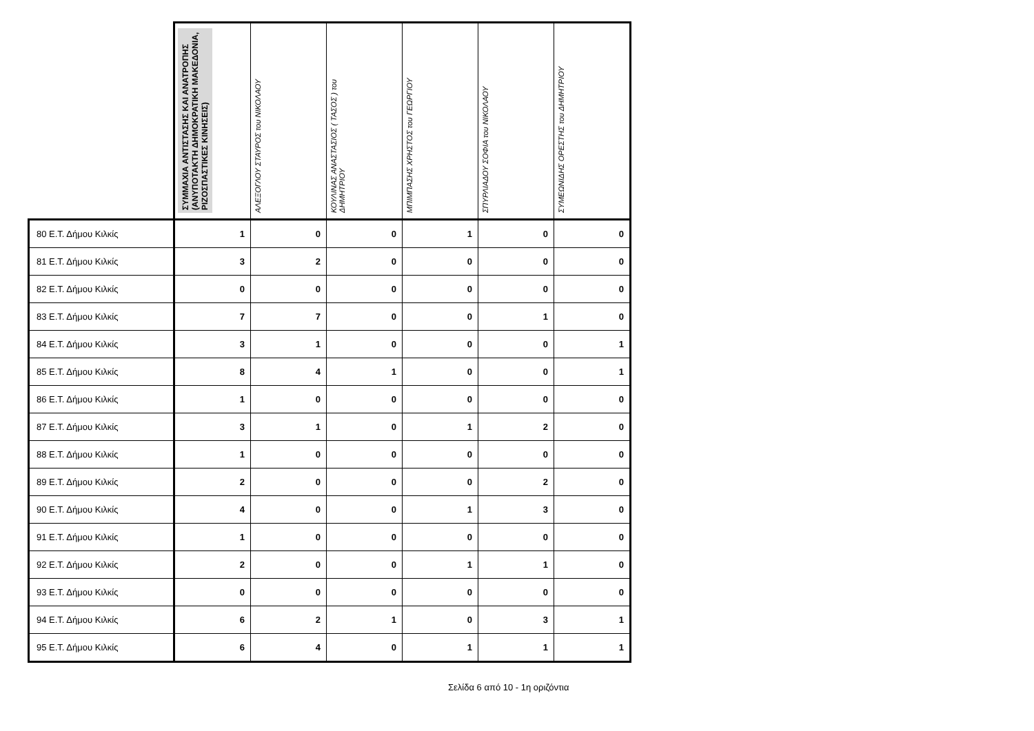| | ΣΥΜΜΑΧΙΑ ΑΝΤΙΣΤΑΣΗΣ ΚΑΙ ΑΝΑΤΡΟΠΗΣ (ΑΝΥΠΟΤΑΚΤΗ ΔΗΜΟΚΡΑΤΙΚΗ ΜΑΚΕΔΟΝΙΑ, ΡΙΖΟΣΠΑΣΤΙΚΕΣ ΚΙΝΗΣΕΙΣ) | ΑΛΕΞΟΓΛΟΥ ΣΤΑΥΡΟΣ του ΝΙΚΟΛΑΟΥ | ΚΟΥΛΙΝΑΣ ΑΝΑΣΤΑΣΙΟΣ ( ΤΑΣΟΣ ) του ΔΗΜΗΤΡΙΟΥ | ΜΠΙΜΠΑΣΗΣ ΧΡΗΣΤΟΣ του ΓΕΩΡΓΙΟΥ | ΣΠΥΡΛΙΑΔΟΥ ΣΟΦΙΑ του ΝΙΚΟΛΑΟΥ | ΣΥΜΕΩΝΙΔΗΣ ΟΡΕΣΤΗΣ του ΔΗΜΗΤΡΙΟΥ |
| --- | --- | --- | --- | --- | --- | --- |
| 80 Ε.Τ. Δήμου Κιλκίς | 1 | 0 | 0 | 1 | 0 | 0 |
| 81 Ε.Τ. Δήμου Κιλκίς | 3 | 2 | 0 | 0 | 0 | 0 |
| 82 Ε.Τ. Δήμου Κιλκίς | 0 | 0 | 0 | 0 | 0 | 0 |
| 83 Ε.Τ. Δήμου Κιλκίς | 7 | 7 | 0 | 0 | 1 | 0 |
| 84 Ε.Τ. Δήμου Κιλκίς | 3 | 1 | 0 | 0 | 0 | 1 |
| 85 Ε.Τ. Δήμου Κιλκίς | 8 | 4 | 1 | 0 | 0 | 1 |
| 86 Ε.Τ. Δήμου Κιλκίς | 1 | 0 | 0 | 0 | 0 | 0 |
| 87 Ε.Τ. Δήμου Κιλκίς | 3 | 1 | 0 | 1 | 2 | 0 |
| 88 Ε.Τ. Δήμου Κιλκίς | 1 | 0 | 0 | 0 | 0 | 0 |
| 89 Ε.Τ. Δήμου Κιλκίς | 2 | 0 | 0 | 0 | 2 | 0 |
| 90 Ε.Τ. Δήμου Κιλκίς | 4 | 0 | 0 | 1 | 3 | 0 |
| 91 Ε.Τ. Δήμου Κιλκίς | 1 | 0 | 0 | 0 | 0 | 0 |
| 92 Ε.Τ. Δήμου Κιλκίς | 2 | 0 | 0 | 1 | 1 | 0 |
| 93 Ε.Τ. Δήμου Κιλκίς | 0 | 0 | 0 | 0 | 0 | 0 |
| 94 Ε.Τ. Δήμου Κιλκίς | 6 | 2 | 1 | 0 | 3 | 1 |
| 95 Ε.Τ. Δήμου Κιλκίς | 6 | 4 | 0 | 1 | 1 | 1 |
Σελίδα 6 από 10 - 1η οριζόντια